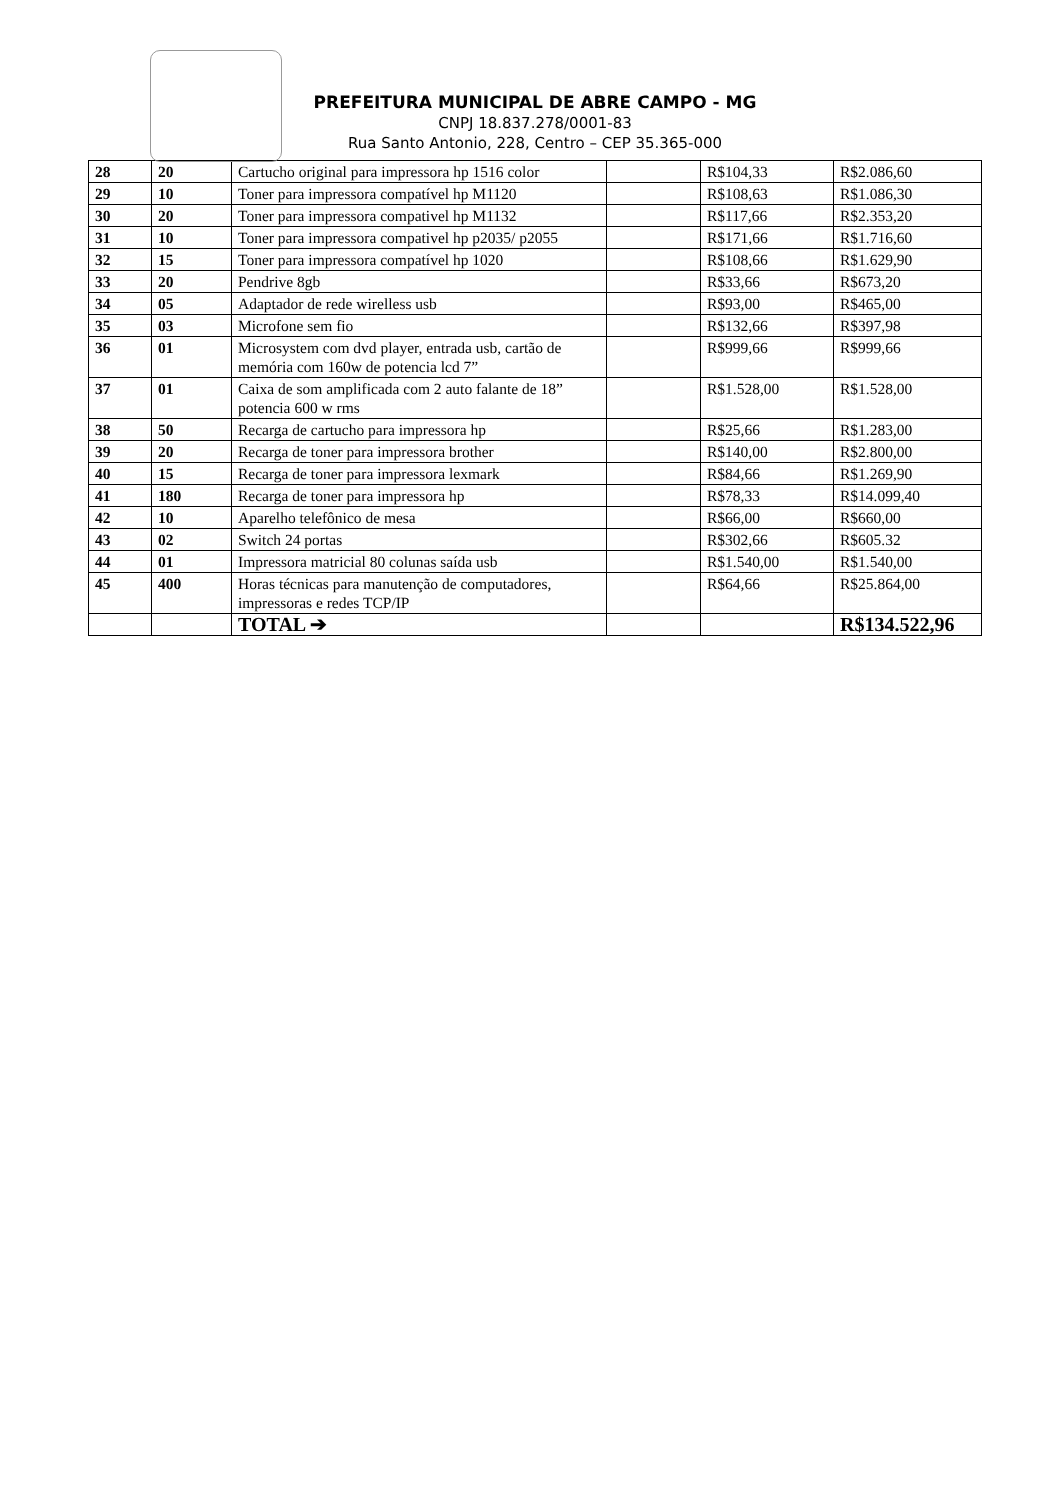PREFEITURA MUNICIPAL DE ABRE CAMPO - MG
CNPJ 18.837.278/0001-83
Rua Santo Antonio, 228, Centro – CEP 35.365-000
| 28 | 20 | Cartucho original para impressora hp 1516 color | | R$104,33 | R$2.086,60 |
| 29 | 10 | Toner para impressora compatível hp M1120 | | R$108,63 | R$1.086,30 |
| 30 | 20 | Toner para impressora compativel hp M1132 | | R$117,66 | R$2.353,20 |
| 31 | 10 | Toner para impressora compativel hp p2035/ p2055 | | R$171,66 | R$1.716,60 |
| 32 | 15 | Toner para impressora compatível hp 1020 | | R$108,66 | R$1.629,90 |
| 33 | 20 | Pendrive 8gb | | R$33,66 | R$673,20 |
| 34 | 05 | Adaptador de rede wirelless usb | | R$93,00 | R$465,00 |
| 35 | 03 | Microfone sem fio | | R$132,66 | R$397,98 |
| 36 | 01 | Microsystem com dvd player, entrada usb, cartão de memória com 160w de potencia lcd 7” | | R$999,66 | R$999,66 |
| 37 | 01 | Caixa de som amplificada com 2 auto falante de 18” potencia 600 w rms | | R$1.528,00 | R$1.528,00 |
| 38 | 50 | Recarga de cartucho para impressora hp | | R$25,66 | R$1.283,00 |
| 39 | 20 | Recarga de toner para impressora brother | | R$140,00 | R$2.800,00 |
| 40 | 15 | Recarga de toner para impressora lexmark | | R$84,66 | R$1.269,90 |
| 41 | 180 | Recarga de toner para impressora hp | | R$78,33 | R$14.099,40 |
| 42 | 10 | Aparelho telefônico de mesa | | R$66,00 | R$660,00 |
| 43 | 02 | Switch 24 portas | | R$302,66 | R$605.32 |
| 44 | 01 | Impressora matricial 80 colunas saída usb | | R$1.540,00 | R$1.540,00 |
| 45 | 400 | Horas técnicas para manutenção de computadores, impressoras e redes TCP/IP | | R$64,66 | R$25.864,00 |
| | | TOTAL ➔ | | | R$134.522,96 |